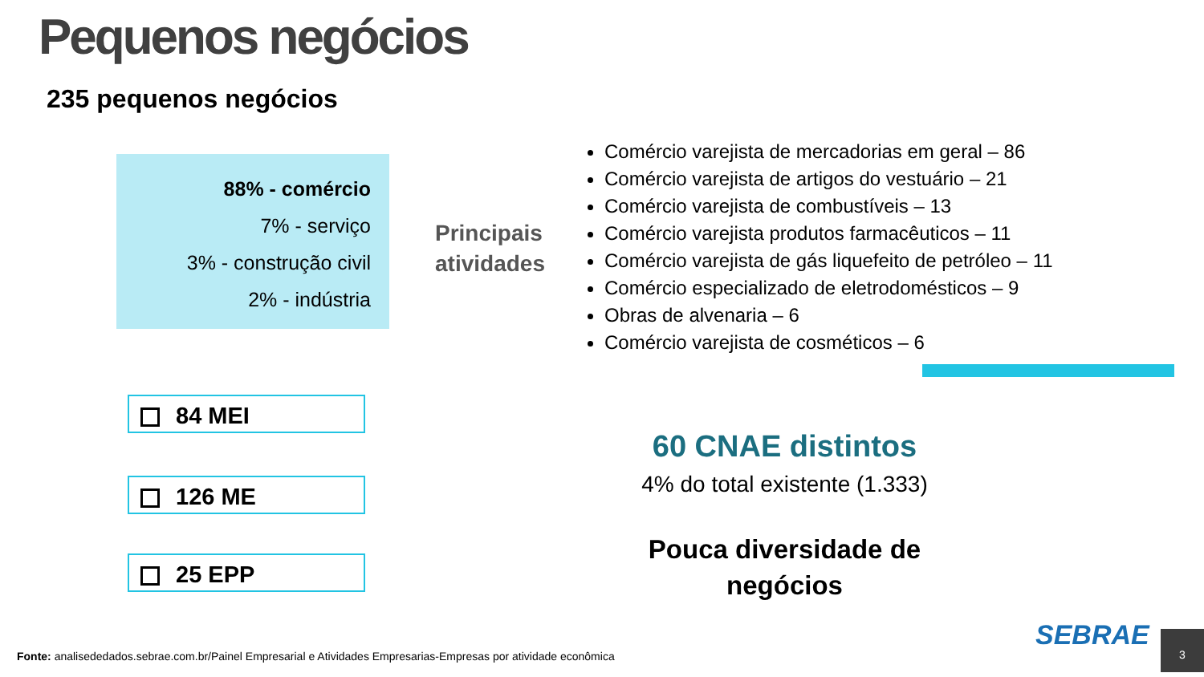Pequenos negócios
235 pequenos negócios
88% - comércio
7% - serviço
3% - construção civil
2% - indústria
Principais
atividades
Comércio varejista de mercadorias em geral – 86
Comércio varejista de artigos do vestuário – 21
Comércio varejista de combustíveis – 13
Comércio varejista produtos farmacêuticos – 11
Comércio varejista de gás liquefeito de petróleo – 11
Comércio especializado de eletrodomésticos – 9
Obras de alvenaria – 6
Comércio varejista de cosméticos – 6
84 MEI
126 ME
25 EPP
60 CNAE distintos
4% do total existente (1.333)
Pouca diversidade de
negócios
Fonte: analisededados.sebrae.com.br/Painel Empresarial e Atividades Empresarias-Empresas por atividade econômica
SEBRAE 3